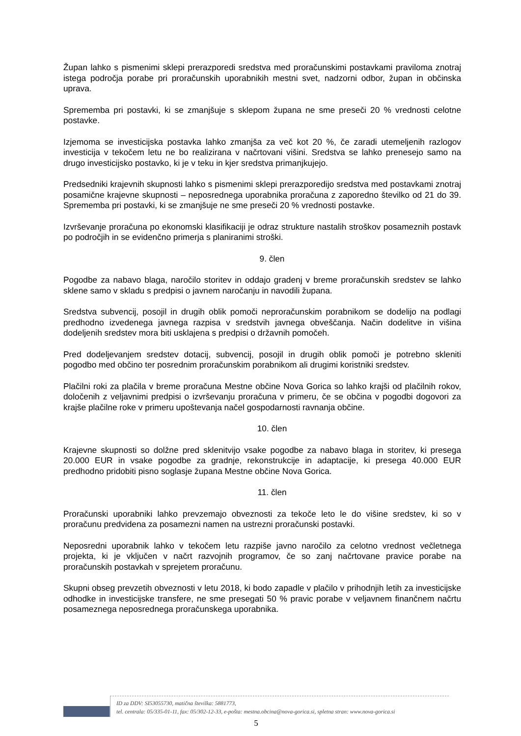Župan lahko s pismenimi sklepi prerazporedi sredstva med proračunskimi postavkami praviloma znotraj istega področja porabe pri proračunskih uporabnikih mestni svet, nadzorni odbor, župan in občinska uprava.
Sprememba pri postavki, ki se zmanjšuje s sklepom župana ne sme preseči 20 % vrednosti celotne postavke.
Izjemoma se investicijska postavka lahko zmanjša za več kot 20 %, če zaradi utemeljenih razlogov investicija v tekočem letu ne bo realizirana v načrtovani višini. Sredstva se lahko prenesejo samo na drugo investicijsko postavko, ki je v teku in kjer sredstva primanjkujejo.
Predsedniki krajevnih skupnosti lahko s pismenimi sklepi prerazporedijo sredstva med postavkami znotraj posamične krajevne skupnosti – neposrednega uporabnika proračuna z zaporedno številko od 21 do 39. Sprememba pri postavki, ki se zmanjšuje ne sme preseči 20 % vrednosti postavke.
Izvrševanje proračuna po ekonomski klasifikaciji je odraz strukture nastalih stroškov posameznih postavk po področjih in se evidenčno primerja s planiranimi stroški.
9. člen
Pogodbe za nabavo blaga, naročilo storitev in oddajo gradenj v breme proračunskih sredstev se lahko sklene samo v skladu s predpisi o javnem naročanju in navodili župana.
Sredstva subvencij, posojil in drugih oblik pomoči neproračunskim porabnikom se dodelijo na podlagi predhodno izvedenega javnega razpisa v sredstvih javnega obveščanja. Način dodelitve in višina dodeljenih sredstev mora biti usklajena s predpisi o državnih pomočeh.
Pred dodeljevanjem sredstev dotacij, subvencij, posojil in drugih oblik pomoči je potrebno skleniti pogodbo med občino ter posrednim proračunskim porabnikom ali drugimi koristniki sredstev.
Plačilni roki za plačila v breme proračuna Mestne občine Nova Gorica so lahko krajši od plačilnih rokov, določenih z veljavnimi predpisi o izvrševanju proračuna v primeru, če se občina v pogodbi dogovori za krajše plačilne roke v primeru upoštevanja načel gospodarnosti ravnanja občine.
10. člen
Krajevne skupnosti so dolžne pred sklenitvijo vsake pogodbe za nabavo blaga in storitev, ki presega 20.000 EUR in vsake pogodbe za gradnje, rekonstrukcije in adaptacije, ki presega 40.000 EUR predhodno pridobiti pisno soglasje župana Mestne občine Nova Gorica.
11. člen
Proračunski uporabniki lahko prevzemajo obveznosti za tekoče leto le do višine sredstev, ki so v proračunu predvidena za posamezni namen na ustrezni proračunski postavki.
Neposredni uporabnik lahko v tekočem letu razpiše javno naročilo za celotno vrednost večletnega projekta, ki je vključen v načrt razvojnih programov, če so zanj načrtovane pravice porabe na proračunskih postavkah v sprejetem proračunu.
Skupni obseg prevzetih obveznosti v letu 2018, ki bodo zapadle v plačilo v prihodnjih letih za investicijske odhodke in investicijske transfere, ne sme presegati 50 % pravic porabe v veljavnem finančnem načrtu posameznega neposrednega proračunskega uporabnika.
ID za DDV: SI53055730, matična številka: 5881773,
tel. centrala: 05/335-01-11, fax: 05/302-12-33, e-pošta: mestna.obcina@nova-gorica.si, spletna stran: www.nova-gorica.si
5